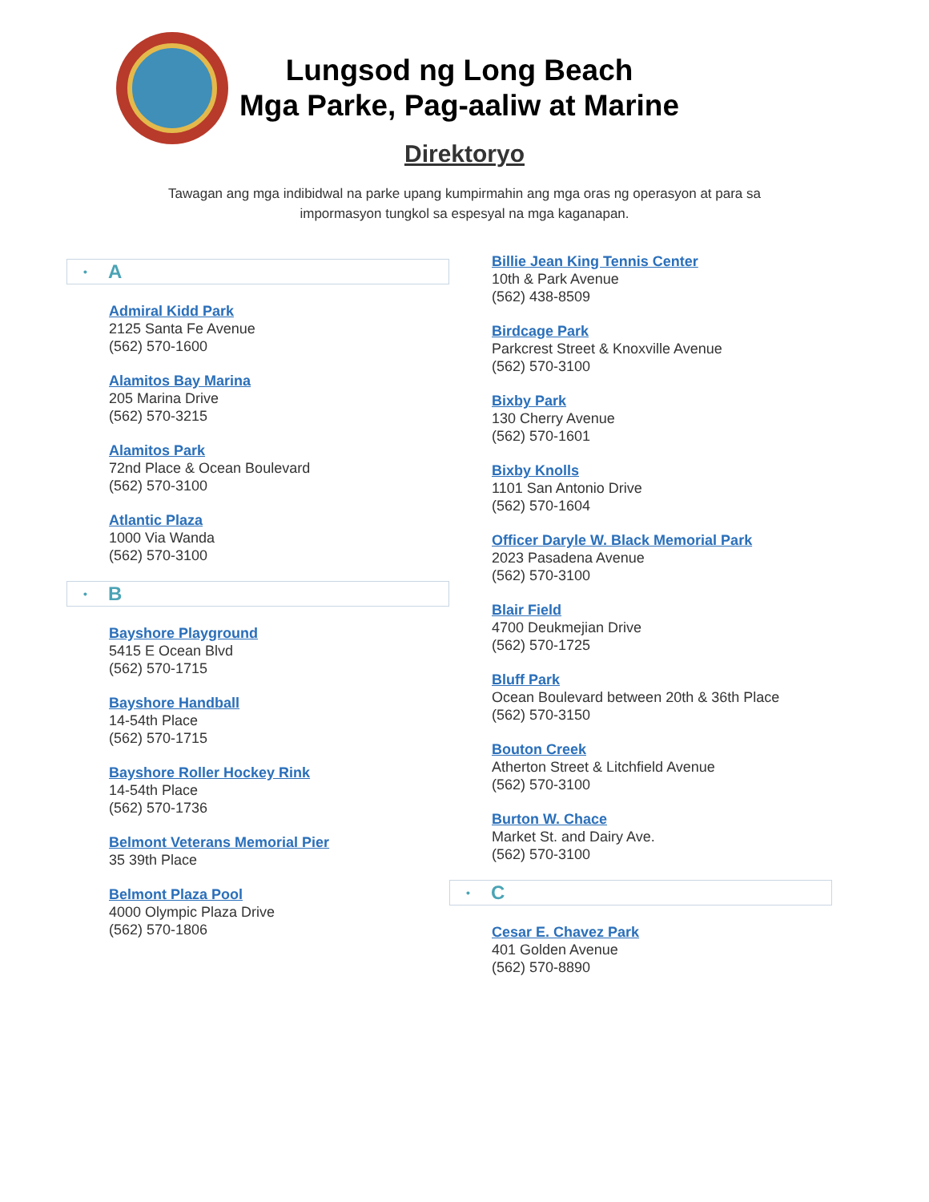Lungsod ng Long Beach
Mga Parke, Pag-aaliw at Marine
Direktoryo
Tawagan ang mga indibidwal na parke upang kumpirmahin ang mga oras ng operasyon at para sa impormasyon tungkol sa espesyal na mga kaganapan.
• A
Admiral Kidd Park
2125 Santa Fe Avenue
(562) 570-1600
Alamitos Bay Marina
205 Marina Drive
(562) 570-3215
Alamitos Park
72nd Place & Ocean Boulevard
(562) 570-3100
Atlantic Plaza
1000 Via Wanda
(562) 570-3100
• B
Bayshore Playground
5415 E Ocean Blvd
(562) 570-1715
Bayshore Handball
14-54th Place
(562) 570-1715
Bayshore Roller Hockey Rink
14-54th Place
(562) 570-1736
Belmont Veterans Memorial Pier
35 39th Place
Belmont Plaza Pool
4000 Olympic Plaza Drive
(562) 570-1806
Billie Jean King Tennis Center
10th & Park Avenue
(562) 438-8509
Birdcage Park
Parkcrest Street & Knoxville Avenue
(562) 570-3100
Bixby Park
130 Cherry Avenue
(562) 570-1601
Bixby Knolls
1101 San Antonio Drive
(562) 570-1604
Officer Daryle W. Black Memorial Park
2023 Pasadena Avenue
(562) 570-3100
Blair Field
4700 Deukmejian Drive
(562) 570-1725
Bluff Park
Ocean Boulevard between 20th & 36th Place
(562) 570-3150
Bouton Creek
Atherton Street & Litchfield Avenue
(562) 570-3100
Burton W. Chace
Market St. and Dairy Ave.
(562) 570-3100
• C
Cesar E. Chavez Park
401 Golden Avenue
(562) 570-8890